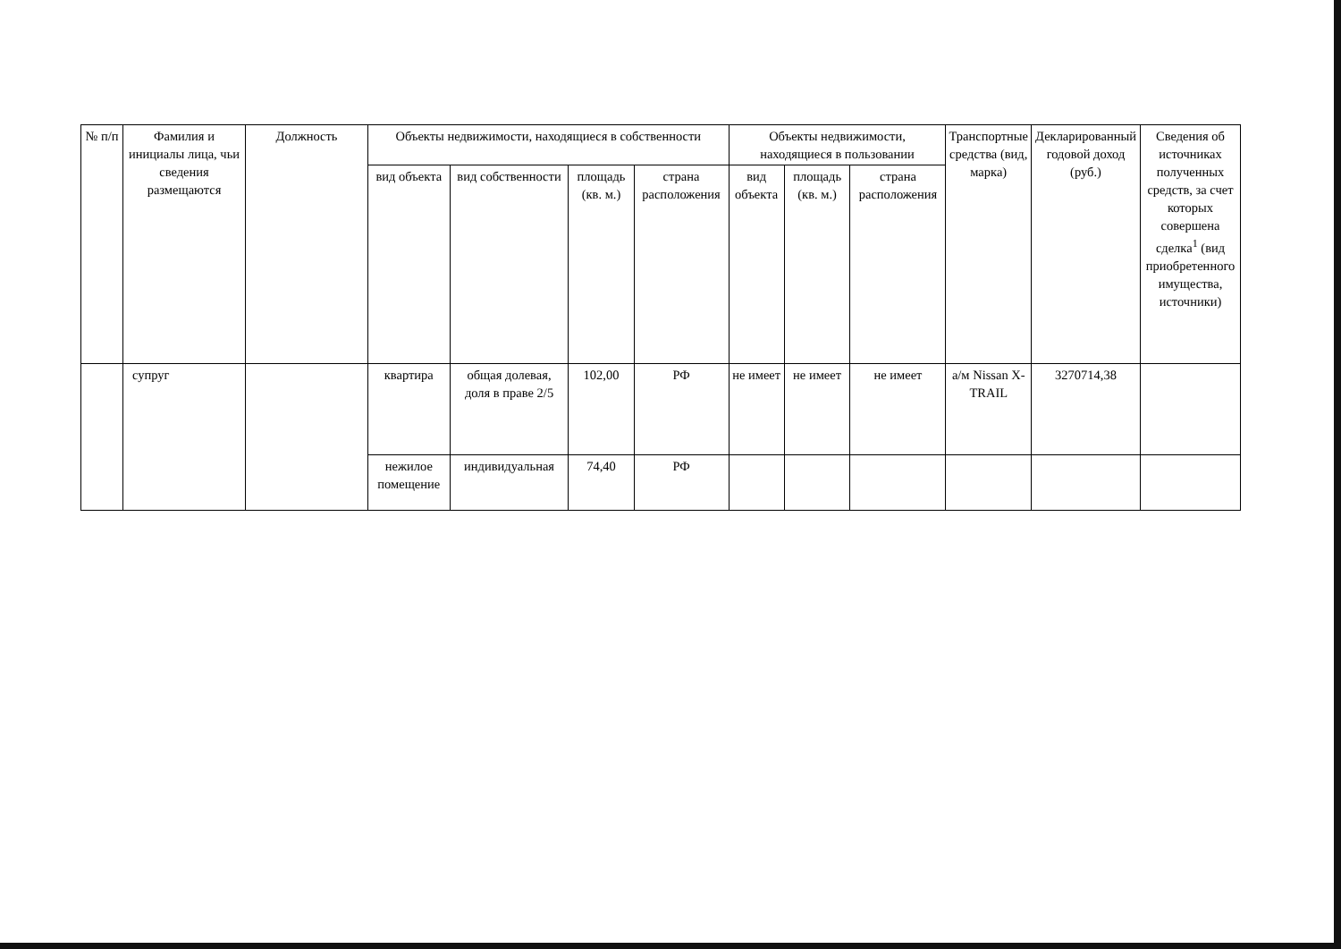| № п/п | Фамилия и инициалы лица, чьи сведения размещаются | Должность | Объекты недвижимости, находящиеся в собственности | | | | Объекты недвижимости, находящиеся в пользовании | | | Транспортные средства (вид, марка) | Декларированный годовой доход (руб.) | Сведения об источниках полученных средств, за счет которых совершена сделка<sup>1</sup> (вид приобретенного имущества, источники) |
| --- | --- | --- | --- | --- | --- | --- | --- | --- | --- | --- | --- | --- |
| | | | вид объекта | вид собственности | площадь (кв. м.) | страна расположения | вид объекта | площадь (кв. м.) | страна расположения | | | |
| | супруг | | квартира | общая долевая, доля в праве 2/5 | 102,00 | РФ | не имеет | не имеет | не имеет | а/м Nissan X-TRAIL | 3270714,38 | |
| | | | нежилое помещение | индивидуальная | 74,40 | РФ | | | | | | |